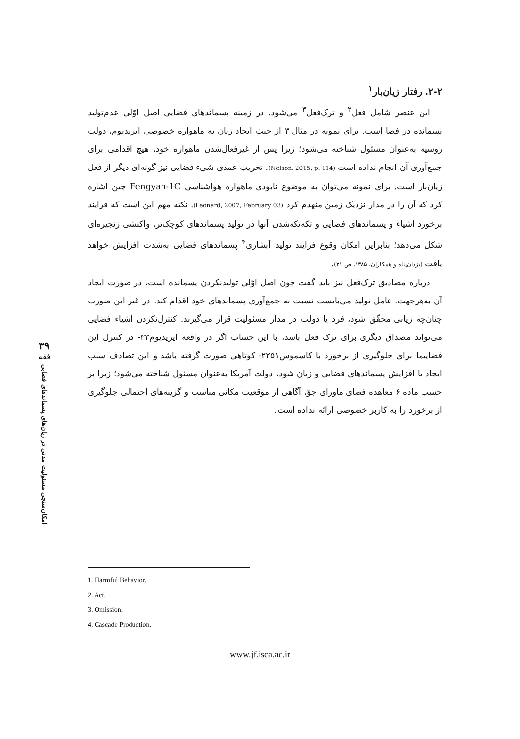۲-۲. رفتار زیان‌بار<sup>۱</sup>
این عنصر شامل فعل<sup>۲</sup> و ترک‌فعل<sup>۳</sup> می‌شود. در زمینه پسماندهای فضایی اصل اوّلی عدم‌تولید پسمانده در فضا است. برای نمونه در مثال ۳ از حیث ایجاد زیان به ماهواره خصوصی ایریدیوم، دولت روسیه به‌عنوان مسئول شناخته می‌شود؛ زیرا پس از غیرفعال‌شدن ماهواره خود، هیچ اقدامی برای جمع‌آوری آن انجام نداده است (Nelson, 2015, p. 114). تخریب عمدی شیء فضایی نیز گونه‌ای دیگر از فعل زیان‌بار است. برای نمونه می‌توان به موضوع نابودی ماهواره هواشناسی Fengyan-1C چین اشاره کرد که آن را در مدار نزدیک زمین منهدم کرد (Leonard, 2007, February 03). نکته مهم این است که فرایند برخورد اشیاء و پسماندهای فضایی و تکه‌تکه‌شدن آنها در تولید پسماندهای کوچک‌تر، واکنشی زنجیره‌ای شکل می‌دهد؛ بنابراین امکان وقوع فرایند تولید آبشاری<sup>۴</sup> پسماندهای فضایی به‌شدت افزایش خواهد یافت (یزدان‌پناه و همکاران، ۱۳۸۵، ص ۲۱).
درباره مصادیق ترک‌فعل نیز باید گفت چون اصل اوّلی تولیدنکردن پسمانده است، در صورت ایجاد آن به‌هرجهت، عامل تولید می‌بایست نسبت به جمع‌آوری پسماندهای خود اقدام کند، در غیر این صورت چنان‌چه زیانی محقّق شود، فرد یا دولت در مدار مسئولیت قرار می‌گیرند. کنترل‌نکردن اشیاء فضایی می‌تواند مصداق دیگری برای ترک فعل باشد، با این حساب اگر در واقعه ایریدیوم۳۳- در کنترل این فضاپیما برای جلوگیری از برخورد با کاسموس۲۲۵۱- کوتاهی صورت گرفته باشد و این تصادف سبب ایجاد یا افزایش پسماندهای فضایی و زیان شود، دولت آمریکا به‌عنوان مسئول شناخته می‌شود؛ زیرا بر حسب ماده ۶ معاهده فضای ماورای جوّ، آگاهی از موقعیت مکانی مناسب و گزینه‌های احتمالی جلوگیری از برخورد را به کاربر خصوصی ارائه نداده است.
۳۹
فقه
امکان‌سنجی مسئولیت مدنی در زیان‌های پسماندهای فضایی
1. Harmful Behavior.
2. Act.
3. Omission.
4. Cascade Production.
www.jf.isca.ac.ir